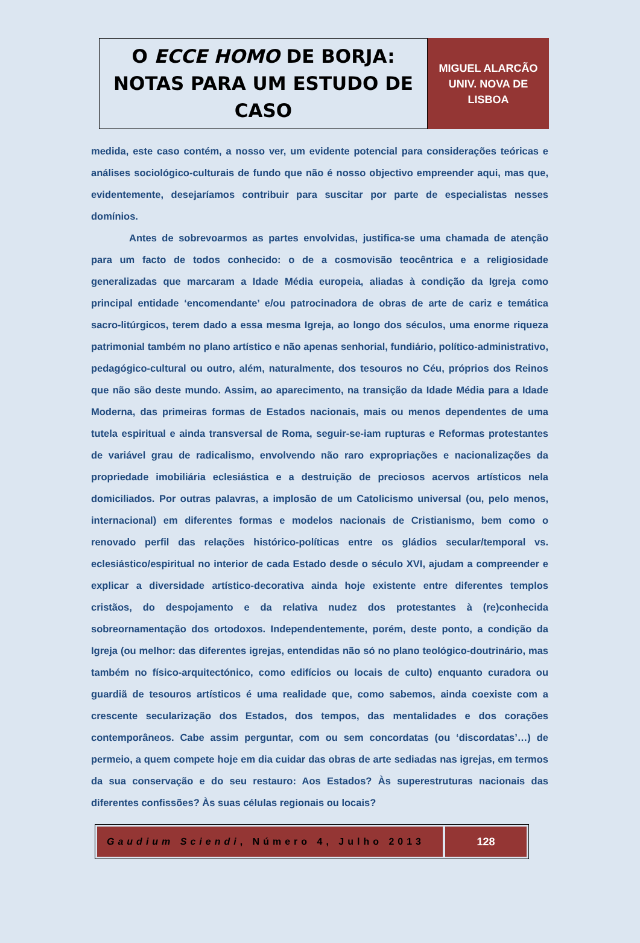O ECCE HOMO DE BORJA:
NOTAS PARA UM ESTUDO DE
CASO
MIGUEL ALARCÃO
UNIV. NOVA DE
LISBOA
medida, este caso contém, a nosso ver, um evidente potencial para considerações teóricas e análises sociológico-culturais de fundo que não é nosso objectivo empreender aqui, mas que, evidentemente, desejaríamos contribuir para suscitar por parte de especialistas nesses domínios.
Antes de sobrevoarmos as partes envolvidas, justifica-se uma chamada de atenção para um facto de todos conhecido: o de a cosmovisão teocêntrica e a religiosidade generalizadas que marcaram a Idade Média europeia, aliadas à condição da Igreja como principal entidade ‘encomendante’ e/ou patrocinadora de obras de arte de cariz e temática sacro-litúrgicos, terem dado a essa mesma Igreja, ao longo dos séculos, uma enorme riqueza patrimonial também no plano artístico e não apenas senhorial, fundiário, político-administrativo, pedagógico-cultural ou outro, além, naturalmente, dos tesouros no Céu, próprios dos Reinos que não são deste mundo. Assim, ao aparecimento, na transição da Idade Média para a Idade Moderna, das primeiras formas de Estados nacionais, mais ou menos dependentes de uma tutela espiritual e ainda transversal de Roma, seguir-se-iam rupturas e Reformas protestantes de variável grau de radicalismo, envolvendo não raro expropriações e nacionalizações da propriedade imobiliária eclesiástica e a destruição de preciosos acervos artísticos nela domiciliados. Por outras palavras, a implosão de um Catolicismo universal (ou, pelo menos, internacional) em diferentes formas e modelos nacionais de Cristianismo, bem como o renovado perfil das relações histórico-políticas entre os gládios secular/temporal vs. eclesiástico/espiritual no interior de cada Estado desde o século XVI, ajudam a compreender e explicar a diversidade artístico-decorativa ainda hoje existente entre diferentes templos cristãos, do despojamento e da relativa nudez dos protestantes à (re)conhecida sobreornamentação dos ortodoxos. Independentemente, porém, deste ponto, a condição da Igreja (ou melhor: das diferentes igrejas, entendidas não só no plano teológico-doutrinário, mas também no físico-arquitectónico, como edifícios ou locais de culto) enquanto curadora ou guardiã de tesouros artísticos é uma realidade que, como sabemos, ainda coexiste com a crescente secularização dos Estados, dos tempos, das mentalidades e dos corações contemporâneos. Cabe assim perguntar, com ou sem concordatas (ou ‘discordatas’…) de permeio, a quem compete hoje em dia cuidar das obras de arte sediadas nas igrejas, em termos da sua conservação e do seu restauro: Aos Estados? Às superestruturas nacionais das diferentes confissões? Às suas células regionais ou locais?
Gaudium Sciendi, Número 4, Julho 2013
128